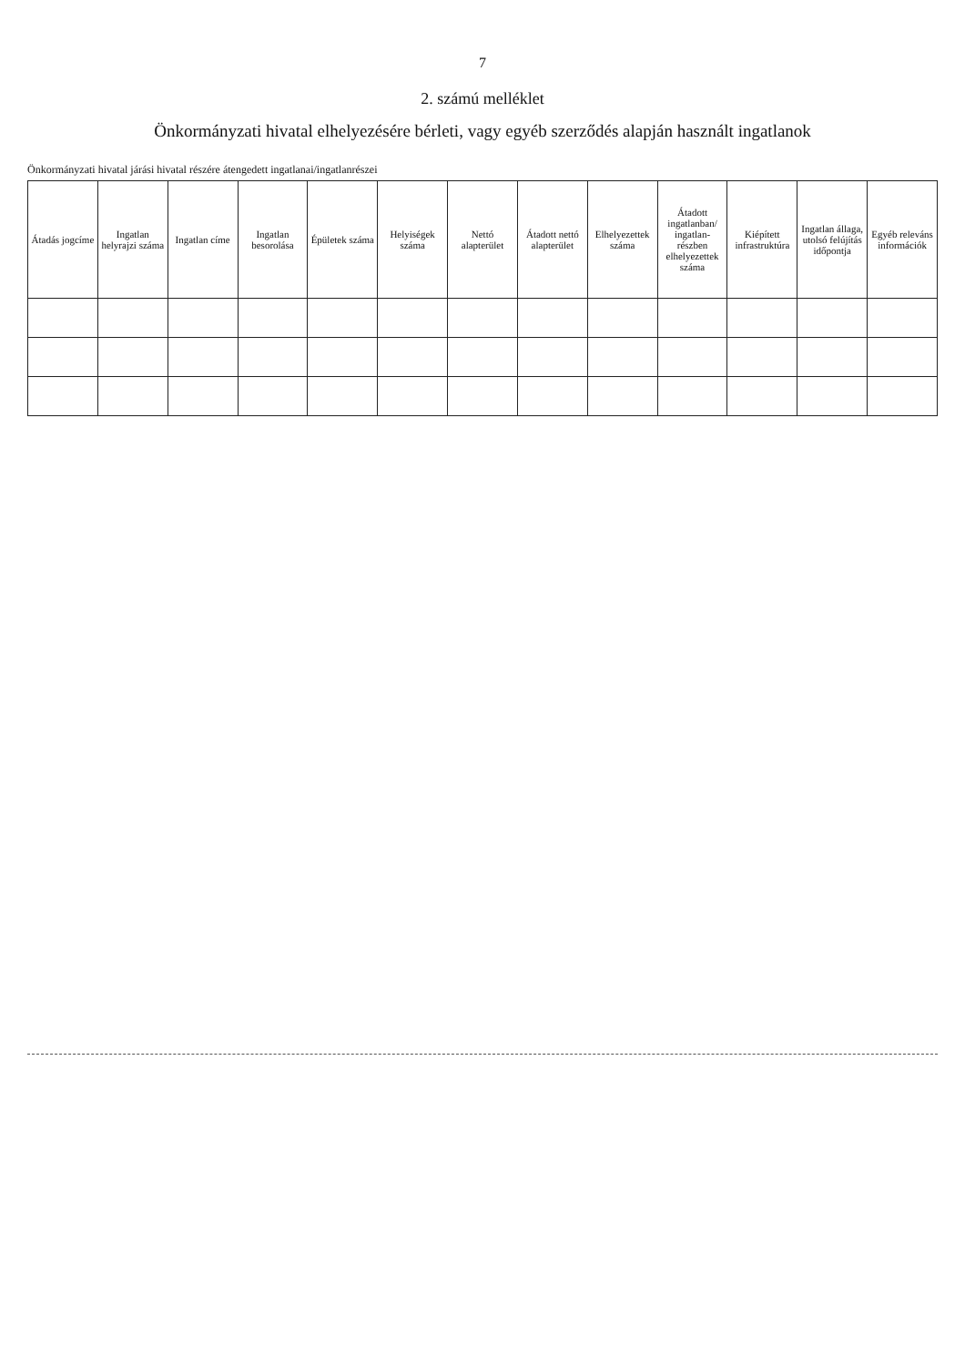7
2. számú melléklet
Önkormányzati hivatal elhelyezésére bérleti, vagy egyéb szerződés alapján használt ingatlanok
Önkormányzati hivatal járási hivatal részére átengedett ingatlanai/ingatlanrészei
| Átadás jogcíme | Ingatlan helyrajzi száma | Ingatlan címe | Ingatlan besorolása | Épületek száma | Helyiségek száma | Nettó alapterület | Átadott nettó alapterület | Elhelyezettek száma | Átadott ingatlanban/ ingatlan-részben elhelyezettek száma | Kiépített infrastruktúra | Ingatlan állaga, utolsó felújítás időpontja | Egyéb releváns információk |
| --- | --- | --- | --- | --- | --- | --- | --- | --- | --- | --- | --- | --- |